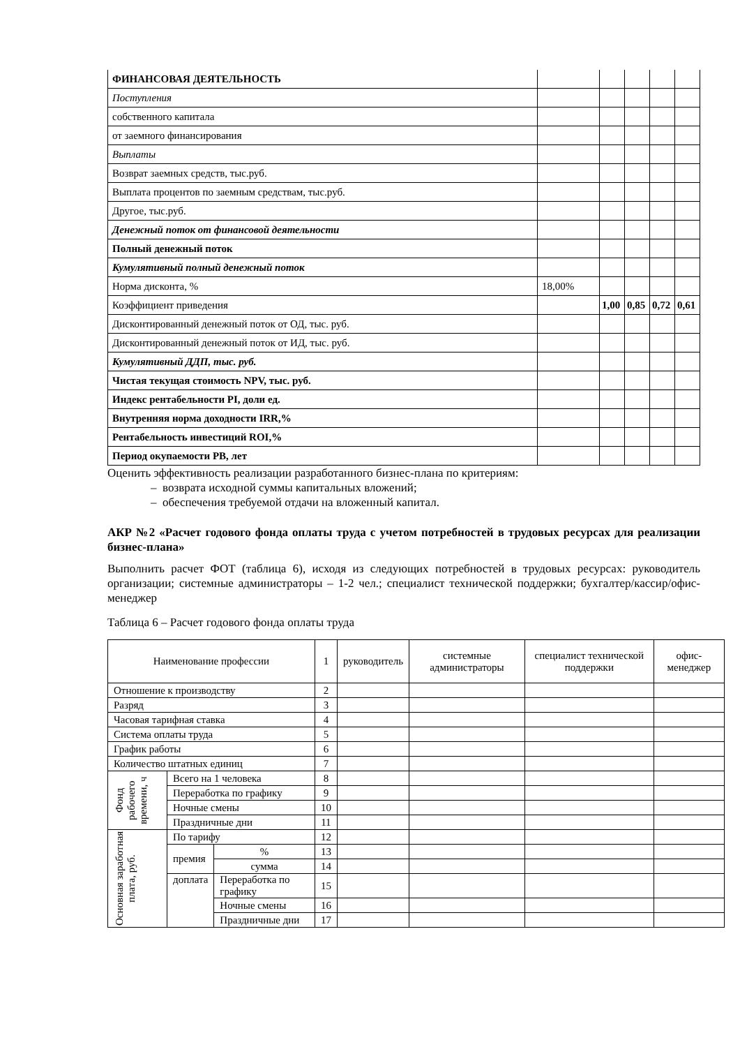| ФИНАНСОВАЯ ДЕЯТЕЛЬНОСТЬ | | | | | |
| Поступления | | | | | |
| собственного капитала | | | | | |
| от заемного финансирования | | | | | |
| Выплаты | | | | | |
| Возврат заемных средств, тыс.руб. | | | | | |
| Выплата процентов по заемным средствам, тыс.руб. | | | | | |
| Другое, тыс.руб. | | | | | |
| Денежный поток от финансовой деятельности | | | | | |
| Полный денежный поток | | | | | |
| Кумулятивный полный денежный поток | | | | | |
| Норма дисконта, % | 18,00% | | | | |
| Коэффициент приведения | | 1,00 | 0,85 | 0,72 | 0,61 |
| Дисконтированный денежный поток от ОД, тыс. руб. | | | | | |
| Дисконтированный денежный поток от ИД, тыс. руб. | | | | | |
| Кумулятивный ДДП, тыс. руб. | | | | | |
| Чистая текущая стоимость NPV, тыс. руб. | | | | | |
| Индекс рентабельности PI, доли ед. | | | | | |
| Внутренняя норма доходности IRR,% | | | | | |
| Рентабельность инвестиций ROI,% | | | | | |
| Период окупаемости PB, лет | | | | | |
Оценить эффективность реализации разработанного бизнес-плана по критериям:
– возврата исходной суммы капитальных вложений;
– обеспечения требуемой отдачи на вложенный капитал.
АКР №2 «Расчет годового фонда оплаты труда с учетом потребностей в трудовых ресурсах для реализации бизнес-плана»
Выполнить расчет ФОТ (таблица 6), исходя из следующих потребностей в трудовых ресурсах: руководитель организации; системные администраторы – 1-2 чел.; специалист технической поддержки; бухгалтер/кассир/офис-менеджер
Таблица 6 – Расчет годового фонда оплаты труда
| Наименование профессии | | | 1 | руководитель | системные администраторы | специалист технической поддержки | офис-менеджер |
| Отношение к производству | | | 2 | | | | |
| Разряд | | | 3 | | | | |
| Часовая тарифная ставка | | | 4 | | | | |
| Система оплаты труда | | | 5 | | | | |
| График работы | | | 6 | | | | |
| Количество штатных единиц | | | 7 | | | | |
| Фонд рабочего времени, ч | Всего на 1 человека | | 8 | | | | |
| | Переработка по графику | | 9 | | | | |
| | Ночные смены | | 10 | | | | |
| | Праздничные дни | | 11 | | | | |
| Основная заработная плата, руб. | По тарифу | | 12 | | | | |
| | премия | % | 13 | | | | |
| | | сумма | 14 | | | | |
| | доплата | Переработка по графику | 15 | | | | |
| | | Ночные смены | 16 | | | | |
| | | Праздничные дни | 17 | | | | |